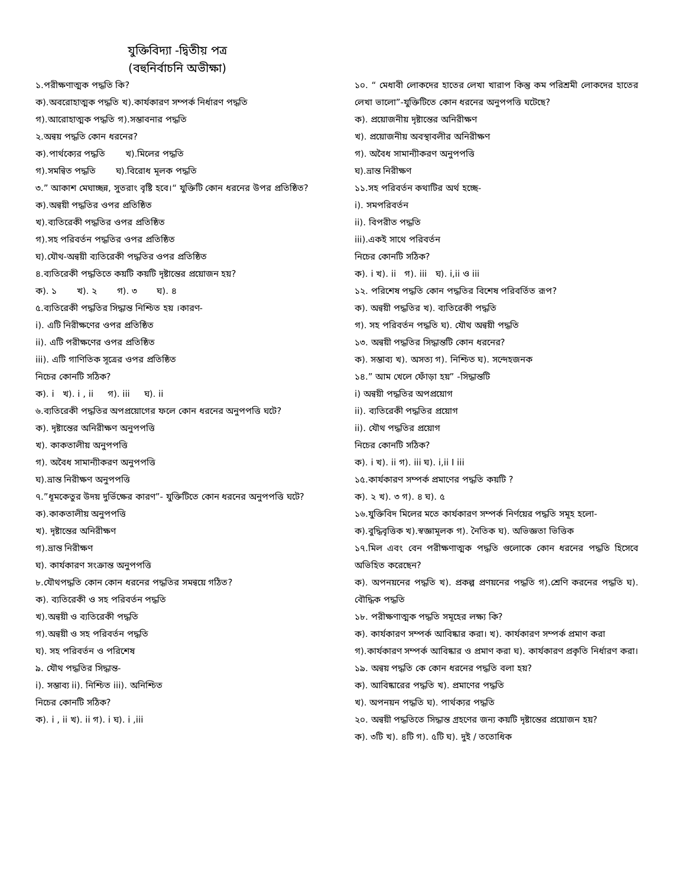যুক্তিবিদ্যা -দ্বিতীয় পত্র
(বহুনির্বাচনি অভীক্ষা)
১.পরীক্ষণাত্মক পদ্ধতি কি?
ক).অবরোহাত্মক পদ্ধতি খ).কার্যকারণ সম্পর্ক নির্ধারণ পদ্ধতি
গ).আরোহাত্মক পদ্ধতি গ).সম্ভাবনার পদ্ধতি
২.অন্বয় পদ্ধতি কোন ধরনের?
ক).পার্থক্যের পদ্ধতি খ).মিলের পদ্ধতি
গ).সমন্বিত পদ্ধতি ঘ).বিরোধ মূলক পদ্ধতি
৩.” আকাশ মেঘাচ্ছন্ন, সুতরাং বৃষ্টি হবে।“ যুক্তিটি কোন ধরনের উপর প্রতিষ্ঠিত?
ক).অন্বয়ী পদ্ধতির ওপর প্রতিষ্ঠিত
খ).ব্যতিরেকী পদ্ধতির ওপর প্রতিষ্ঠিত
গ).সহ পরিবর্তন পদ্ধতির ওপর প্রতিষ্ঠিত
ঘ).যৌথ-অন্বয়ী ব্যতিরেকী পদ্ধতির ওপর প্রতিষ্ঠিত
৪.ব্যতিরেকী পদ্ধতিতে কয়টি কয়টি দৃষ্টান্তের প্রয়োজন হয়?
ক). ১ খ). ২ গ). ৩ ঘ). ৪
৫.ব্যতিরেকী পদ্ধতির সিদ্ধান্ত নিশ্চিত হয় ।কারণ-
i). এটি নিরীক্ষণের ওপর প্রতিষ্ঠিত
ii). এটি পরীক্ষণের ওপর প্রতিষ্ঠিত
iii). এটি গাণিতিক সূত্রের ওপর প্রতিষ্ঠিত
নিচের কোনটি সঠিক?
ক). i খ). i , ii গ). iii ঘ). ii
৬.ব্যতিরেকী পদ্ধতির অপপ্রয়োগের ফলে কোন ধরনের অনুপপত্তি ঘটে?
ক). দৃষ্টান্তের অনিরীক্ষণ অনুপপত্তি
খ). কাকতালীয় অনুপপত্তি
গ). অবৈধ সামান্যীকরণ অনুপপত্তি
ঘ).ভ্রান্ত নিরীক্ষণ অনুপপত্তি
৭.”ধূমকেতুর উদয় দুর্ভিক্ষের কারণ”- যুক্তিটিতে কোন ধরনের অনুপপত্তি ঘটে?
ক).কাকতালীয় অনুপপত্তি
খ). দৃষ্টান্তের অনিরীক্ষণ
গ).ভ্রান্ত নিরীক্ষণ
ঘ). কার্যকারণ সংক্রান্ত অনুপপত্তি
৮.যৌথপদ্ধতি কোন কোন ধরনের পদ্ধতির সমন্বয়ে গঠিত?
ক). ব্যতিরেকী ও সহ পরিবর্তন পদ্ধতি
খ).অন্বয়ী ও ব্যতিরেকী পদ্ধতি
গ).অন্বয়ী ও সহ পরিবর্তন পদ্ধতি
ঘ). সহ পরিবর্তন ও পরিশেষ
৯. যৌথ পদ্ধতির সিদ্ধান্ত-
i). সম্ভাব্য ii). নিশ্চিত iii). অনিশ্চিত
নিচের কোনটি সঠিক?
ক). i , ii খ). ii গ). i ঘ). i ,iii
১০. “ মেধাবী লোকদের হাতের লেখা খারাপ কিন্তু কম পরিশ্রমী লোকদের হাতের লেখা ভালো”-যুক্তিটিতে কোন ধরনের অনুপপত্তি ঘটেছে?
ক). প্রয়োজনীয় দৃষ্টান্তের অনিরীক্ষণ
খ). প্রয়োজনীয় অবস্থাবলীর অনিরীক্ষণ
গ). অবৈধ সামান্যীকরণ অনুপপত্তি
ঘ).ভ্রান্ত নিরীক্ষণ
১১.সহ পরিবর্তন কথাটির অর্থ হচ্ছে-
i). সমপরিবর্তন
ii). বিপরীত পদ্ধতি
iii).একই সাথে পরিবর্তন
নিচের কোনটি সঠিক?
ক). i খ). ii গ). iii ঘ). i,ii ও iii
১২. পরিশেষ পদ্ধতি কোন পদ্ধতির বিশেষ পরিবর্তিত রূপ?
ক). অন্বয়ী পদ্ধতির খ). ব্যতিরেকী পদ্ধতি
গ). সহ পরিবর্তন পদ্ধতি ঘ). যৌথ অন্বয়ী পদ্ধতি
১৩. অন্বয়ী পদ্ধতির সিদ্ধান্তটি কোন ধরনের?
ক). সম্ভাব্য খ). অসত্য গ). নিশ্চিত ঘ). সন্দেহজনক
১৪.” আম খেলে ফোঁড়া হয়” -সিদ্ধান্তটি
i) অন্বয়ী পদ্ধতির অপপ্রয়োগ
ii). ব্যতিরেকী পদ্ধতির প্রয়োগ
ii). যৌথ পদ্ধতির প্রয়োগ
নিচের কোনটি সঠিক?
ক). i খ). ii গ). iii ঘ). i,ii I iii
১৫.কার্যকারণ সম্পর্ক প্রমাণের পদ্ধতি কয়টি ?
ক). ২ খ). ৩ গ). ৪ ঘ). ৫
১৬.যুক্তিবিদ মিলের মতে কার্যকারণ সম্পর্ক নির্ণয়ের পদ্ধতি সমূহ হলো-
ক).বুদ্ধিবৃত্তিক খ).স্বজ্ঞামূলক গ). নৈতিক ঘ). অভিজ্ঞতা ভিত্তিক
১৭.মিল এবং বেন পরীক্ষণাত্মক পদ্ধতি গুলোকে কোন ধরনের পদ্ধতি হিসেবে অভিহিত করেছেন?
ক). অপনয়নের পদ্ধতি খ). প্রকল্প প্রণয়নের পদ্ধতি গ).শ্রেণি করনের পদ্ধতি ঘ). বৌদ্ধিক পদ্ধতি
১৮. পরীক্ষণাত্মক পদ্ধতি সমূহের লক্ষ্য কি?
ক). কার্যকারণ সম্পর্ক আবিষ্কার করা। খ). কার্যকারণ সম্পর্ক প্রমাণ করা
গ).কার্যকারণ সম্পর্ক আবিষ্কার ও প্রমাণ করা ঘ). কার্যকারণ প্রকৃতি নির্ধারণ করা।
১৯. অন্বয় পদ্ধতি কে কোন ধরনের পদ্ধতি বলা হয়?
ক). আবিষ্কারের পদ্ধতি খ). প্রমাণের পদ্ধতি
খ). অপনয়ন পদ্ধতি ঘ). পার্থক্যর পদ্ধতি
২০. অন্বয়ী পদ্ধতিতে সিদ্ধান্ত গ্রহণের জন্য কয়টি দৃষ্টান্তের প্রয়োজন হয়?
ক). ৩টি খ). ৪টি গ). ৫টি ঘ). দুই / ততোধিক